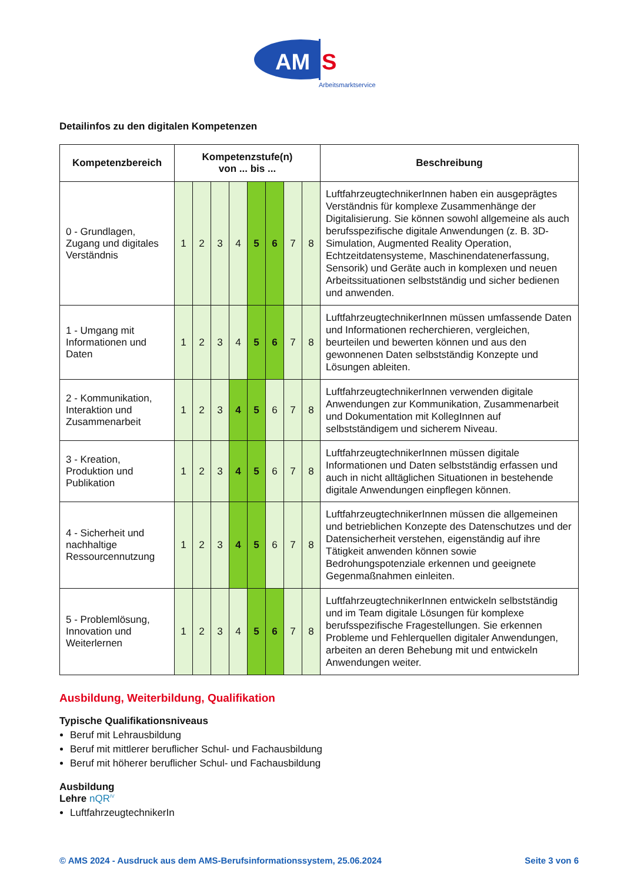AM
S
Arbeitsmarktservice
Detailinfos zu den digitalen Kompetenzen
| Kompetenzbereich | Kompetenzstufe(n) von ... bis ... | | | | | | | | Beschreibung |
| --- | --- | --- | --- | --- | --- | --- | --- | --- | --- |
| 0 - Grundlagen, Zugang und digitales Verständnis | 1 | 2 | 3 | 4 | 5 | 6 | 7 | 8 | LuftfahrzeugtechnikerInnen haben ein ausgeprägtes Verständnis für komplexe Zusammenhänge der Digitalisierung. Sie können sowohl allgemeine als auch berufsspezifische digitale Anwendungen (z. B. 3D-Simulation, Augmented Reality Operation, Echtzeitdatensysteme, Maschinendatenerfassung, Sensorik) und Geräte auch in komplexen und neuen Arbeitssituationen selbstständig und sicher bedienen und anwenden. |
| 1 - Umgang mit Informationen und Daten | 1 | 2 | 3 | 4 | 5 | 6 | 7 | 8 | LuftfahrzeugtechnikerInnen müssen umfassende Daten und Informationen recherchieren, vergleichen, beurteilen und bewerten können und aus den gewonnenen Daten selbstständig Konzepte und Lösungen ableiten. |
| 2 - Kommunikation, Interaktion und Zusammenarbeit | 1 | 2 | 3 | 4 | 5 | 6 | 7 | 8 | LuftfahrzeugtechnikerInnen verwenden digitale Anwendungen zur Kommunikation, Zusammenarbeit und Dokumentation mit KollegInnen auf selbstständigem und sicherem Niveau. |
| 3 - Kreation, Produktion und Publikation | 1 | 2 | 3 | 4 | 5 | 6 | 7 | 8 | LuftfahrzeugtechnikerInnen müssen digitale Informationen und Daten selbstständig erfassen und auch in nicht alltäglichen Situationen in bestehende digitale Anwendungen einpflegen können. |
| 4 - Sicherheit und nachhaltige Ressourcennutzung | 1 | 2 | 3 | 4 | 5 | 6 | 7 | 8 | LuftfahrzeugtechnikerInnen müssen die allgemeinen und betrieblichen Konzepte des Datenschutzes und der Datensicherheit verstehen, eigenständig auf ihre Tätigkeit anwenden können sowie Bedrohungspotenziale erkennen und geeignete Gegenmaßnahmen einleiten. |
| 5 - Problemlösung, Innovation und Weiterlernen | 1 | 2 | 3 | 4 | 5 | 6 | 7 | 8 | LuftfahrzeugtechnikerInnen entwickeln selbstständig und im Team digitale Lösungen für komplexe berufsspezifische Fragestellungen. Sie erkennen Probleme und Fehlerquellen digitaler Anwendungen, arbeiten an deren Behebung mit und entwickeln Anwendungen weiter. |
Ausbildung, Weiterbildung, Qualifikation
Typische Qualifikationsniveaus
Beruf mit Lehrausbildung
Beruf mit mittlerer beruflicher Schul- und Fachausbildung
Beruf mit höherer beruflicher Schul- und Fachausbildung
Ausbildung
Lehre nQR<sup>IV</sup>
LuftfahrzeugtechnikerIn
© AMS 2024 - Ausdruck aus dem AMS-Berufsinformationssystem, 25.06.2024 Seite 3 von 6